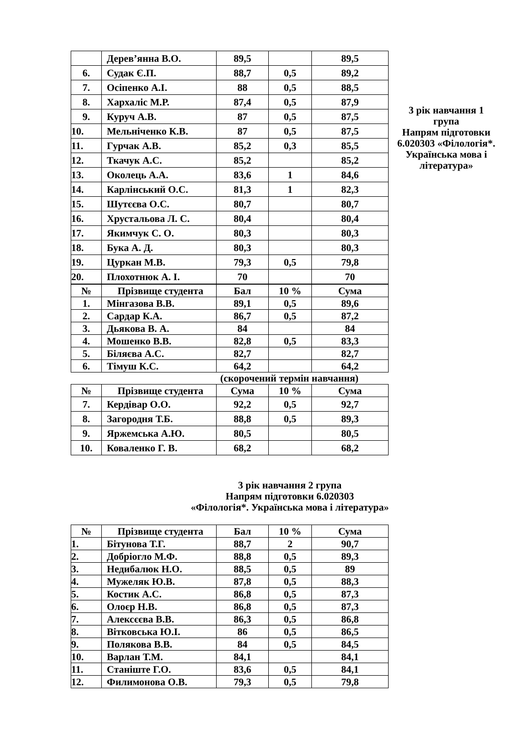3 рік навчання 1 група
Напрям підготовки 6.020303 «Філологія*. Українська мова і література»
| | Дерев’янна В.О. | 89,5 | | 89,5 |
| 6. | Судак Є.П. | 88,7 | 0,5 | 89,2 |
| 7. | Осіпенко А.І. | 88 | 0,5 | 88,5 |
| 8. | Хархаліс М.Р. | 87,4 | 0,5 | 87,9 |
| 9. | Куруч А.В. | 87 | 0,5 | 87,5 |
| 10. | Мельніченко К.В. | 87 | 0,5 | 87,5 |
| 11. | Гурчак А.В. | 85,2 | 0,3 | 85,5 |
| 12. | Ткачук А.С. | 85,2 | | 85,2 |
| 13. | Околець А.А. | 83,6 | 1 | 84,6 |
| 14. | Карлінський О.С. | 81,3 | 1 | 82,3 |
| 15. | Шутєєва О.С. | 80,7 | | 80,7 |
| 16. | Хрустальова Л. С. | 80,4 | | 80,4 |
| 17. | Якимчук С. О. | 80,3 | | 80,3 |
| 18. | Бука А. Д. | 80,3 | | 80,3 |
| 19. | Цуркан М.В. | 79,3 | 0,5 | 79,8 |
| 20. | Плохотнюк А. І. | 70 | | 70 |
| № | Прізвище студента | Бал | 10 % | Сума |
| --- | --- | --- | --- | --- |
| 1. | Мінгазова В.В. | 89,1 | 0,5 | 89,6 |
| 2. | Сардар К.А. | 86,7 | 0,5 | 87,2 |
| 3. | Дьякова В. А. | 84 | | 84 |
| 4. | Мошенко В.В. | 82,8 | 0,5 | 83,3 |
| 5. | Біляєва А.С. | 82,7 | | 82,7 |
| 6. | Тімуш К.С. | 64,2 | | 64,2 |
(скорочений термін навчання)
| № | Прізвище студента | Сума | 10 % | Сума |
| --- | --- | --- | --- | --- |
| 7. | Кердівар О.О. | 92,2 | 0,5 | 92,7 |
| 8. | Загородня Т.Б. | 88,8 | 0,5 | 89,3 |
| 9. | Яржемська А.Ю. | 80,5 | | 80,5 |
| 10. | Коваленко Г. В. | 68,2 | | 68,2 |
3 рік навчання 2 група
Напрям підготовки 6.020303
«Філологія*. Українська мова і література»
| № | Прізвище студента | Бал | 10 % | Сума |
| --- | --- | --- | --- | --- |
| 1. | Бітунова Т.Г. | 88,7 | 2 | 90,7 |
| 2. | Добріогло М.Ф. | 88,8 | 0,5 | 89,3 |
| 3. | Недибалюк Н.О. | 88,5 | 0,5 | 89 |
| 4. | Мужеляк Ю.В. | 87,8 | 0,5 | 88,3 |
| 5. | Костик А.С. | 86,8 | 0,5 | 87,3 |
| 6. | Олоєр Н.В. | 86,8 | 0,5 | 87,3 |
| 7. | Алексєєва В.В. | 86,3 | 0,5 | 86,8 |
| 8. | Вітковська Ю.І. | 86 | 0,5 | 86,5 |
| 9. | Полякова В.В. | 84 | 0,5 | 84,5 |
| 10. | Варлан Т.М. | 84,1 | | 84,1 |
| 11. | Станіште Г.О. | 83,6 | 0,5 | 84,1 |
| 12. | Филимонова О.В. | 79,3 | 0,5 | 79,8 |